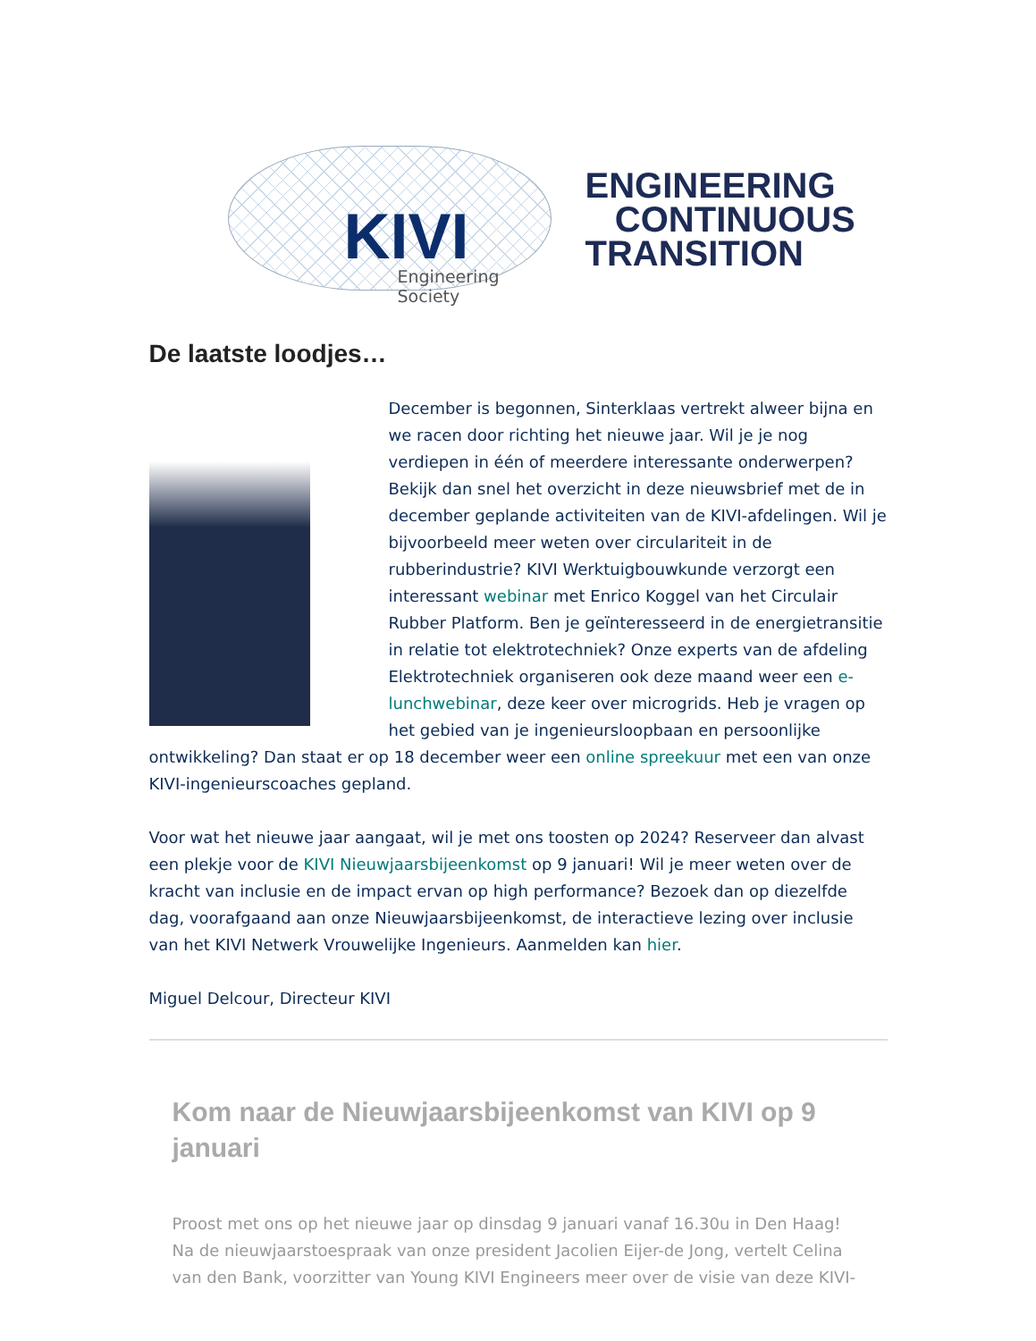KIVI
Engineering Society
ENGINEERING
CONTINUOUS
TRANSITION
De laatste loodjes…
December is begonnen, Sinterklaas vertrekt alweer bijna en we racen door richting het nieuwe jaar. Wil je je nog verdiepen in één of meerdere interessante onderwerpen? Bekijk dan snel het overzicht in deze nieuwsbrief met de in december geplande activiteiten van de KIVI-afdelingen. Wil je bijvoorbeeld meer weten over circulariteit in de rubberindustrie? KIVI Werktuigbouwkunde verzorgt een interessant webinar met Enrico Koggel van het Circulair Rubber Platform. Ben je geïnteresseerd in de energietransitie in relatie tot elektrotechniek? Onze experts van de afdeling Elektrotechniek organiseren ook deze maand weer een e-lunchwebinar, deze keer over microgrids. Heb je vragen op het gebied van je ingenieursloopbaan en persoonlijke ontwikkeling? Dan staat er op 18 december weer een online spreekuur met een van onze KIVI-ingenieurscoaches gepland.
Voor wat het nieuwe jaar aangaat, wil je met ons toosten op 2024? Reserveer dan alvast een plekje voor de KIVI Nieuwjaarsbijeenkomst op 9 januari! Wil je meer weten over de kracht van inclusie en de impact ervan op high performance? Bezoek dan op diezelfde dag, voorafgaand aan onze Nieuwjaarsbijeenkomst, de interactieve lezing over inclusie van het KIVI Netwerk Vrouwelijke Ingenieurs. Aanmelden kan hier.
Miguel Delcour, Directeur KIVI
Kom naar de Nieuwjaarsbijeenkomst van KIVI op 9 januari
Proost met ons op het nieuwe jaar op dinsdag 9 januari vanaf 16.30u in Den Haag! Na de nieuwjaarstoespraak van onze president Jacolien Eijer-de Jong, vertelt Celina van den Bank, voorzitter van Young KIVI Engineers meer over de visie van deze KIVI-